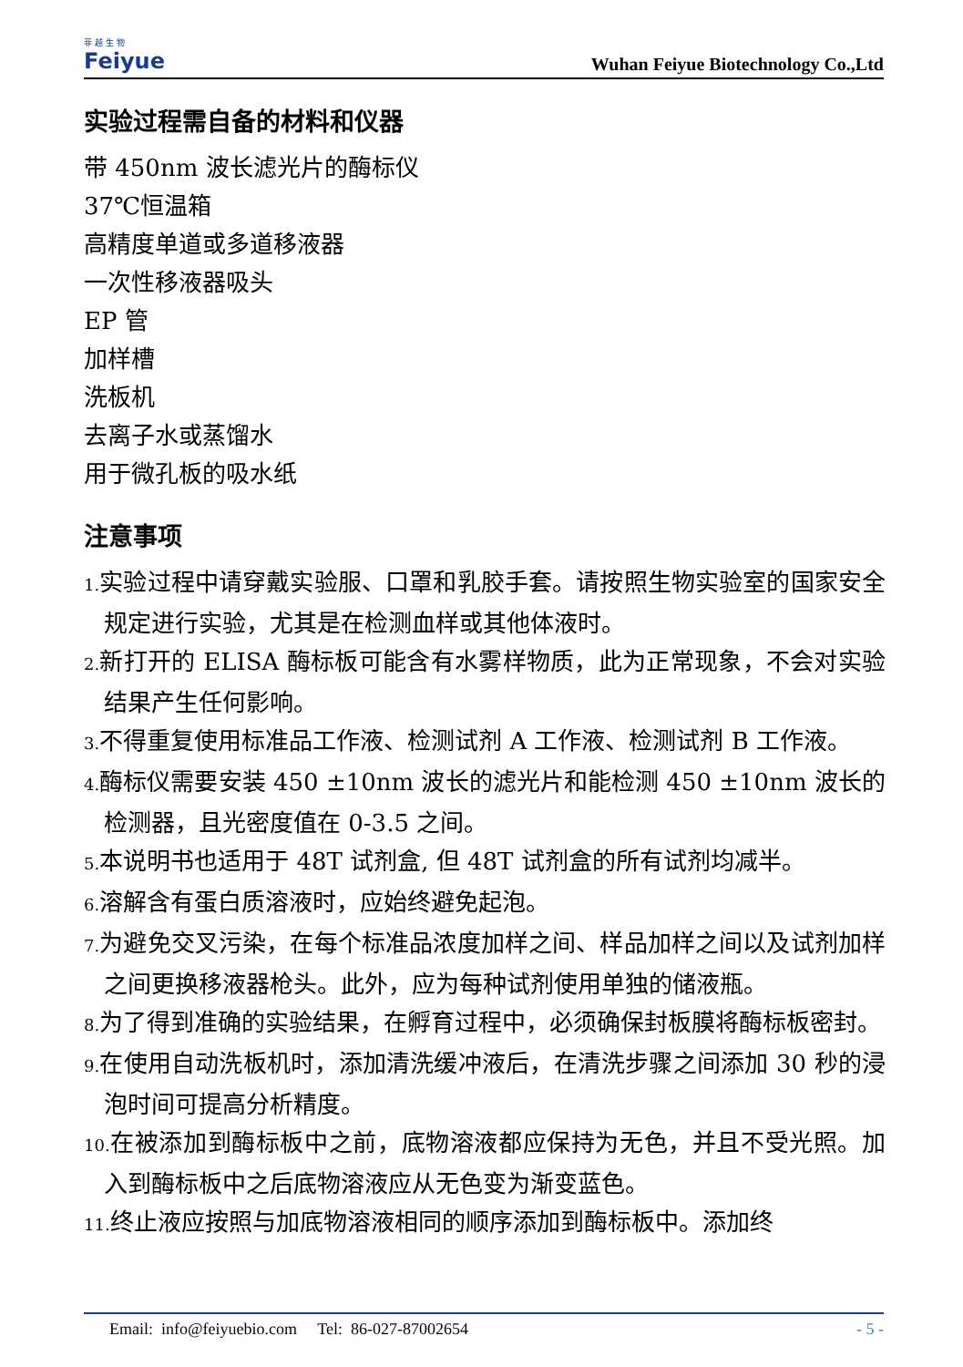菲 越 生 物
Feiyue
Wuhan Feiyue Biotechnology Co.,Ltd
实验过程需自备的材料和仪器
带 450nm 波长滤光片的酶标仪
37℃恒温箱
高精度单道或多道移液器
一次性移液器吸头
EP 管
加样槽
洗板机
去离子水或蒸馏水
用于微孔板的吸水纸
注意事项
1. 实验过程中请穿戴实验服、口罩和乳胶手套。请按照生物实验室的国家安全规定进行实验，尤其是在检测血样或其他体液时。
2. 新打开的 ELISA 酶标板可能含有水雾样物质，此为正常现象，不会对实验结果产生任何影响。
3. 不得重复使用标准品工作液、检测试剂 A 工作液、检测试剂 B 工作液。
4. 酶标仪需要安装 450 ±10nm 波长的滤光片和能检测 450 ±10nm 波长的检测器，且光密度值在 0-3.5 之间。
5. 本说明书也适用于 48T 试剂盒, 但 48T 试剂盒的所有试剂均减半。
6. 溶解含有蛋白质溶液时，应始终避免起泡。
7. 为避免交叉污染，在每个标准品浓度加样之间、样品加样之间以及试剂加样之间更换移液器枪头。此外，应为每种试剂使用单独的储液瓶。
8. 为了得到准确的实验结果，在孵育过程中，必须确保封板膜将酶标板密封。
9. 在使用自动洗板机时，添加清洗缓冲液后，在清洗步骤之间添加 30 秒的浸泡时间可提高分析精度。
10. 在被添加到酶标板中之前，底物溶液都应保持为无色，并且不受光照。加入到酶标板中之后底物溶液应从无色变为渐变蓝色。
11. 终止液应按照与加底物溶液相同的顺序添加到酶标板中。添加终
Email: info@feiyuebio.com Tel: 86-027-87002654
- 5 -